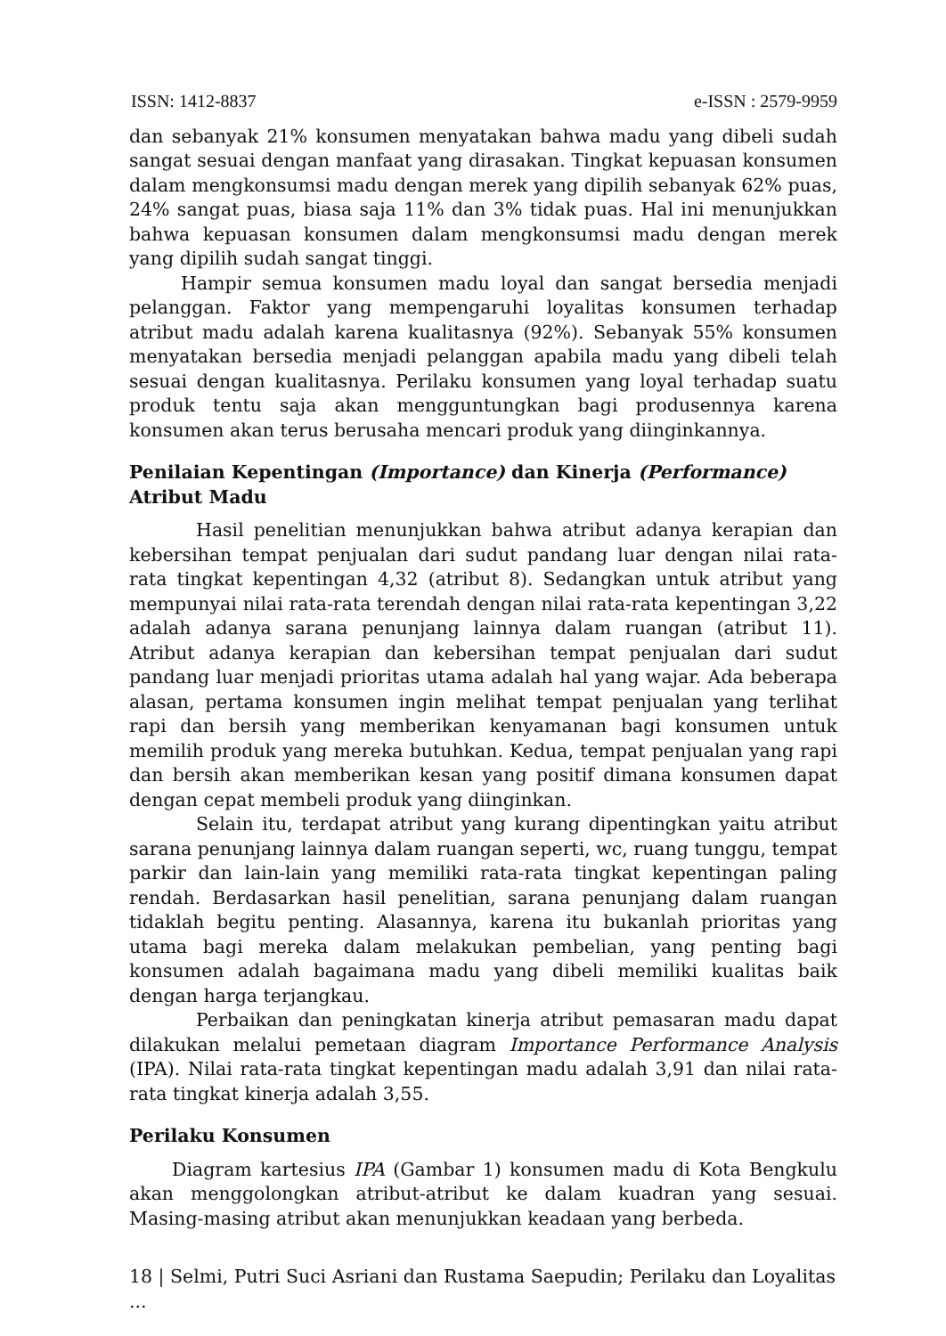ISSN: 1412-8837 e-ISSN : 2579-9959
dan sebanyak 21% konsumen menyatakan bahwa madu yang dibeli sudah sangat sesuai dengan manfaat yang dirasakan. Tingkat kepuasan konsumen dalam mengkonsumsi madu dengan merek yang dipilih sebanyak 62% puas, 24% sangat puas, biasa saja 11% dan 3% tidak puas. Hal ini menunjukkan bahwa kepuasan konsumen dalam mengkonsumsi madu dengan merek yang dipilih sudah sangat tinggi.
Hampir semua konsumen madu loyal dan sangat bersedia menjadi pelanggan. Faktor yang mempengaruhi loyalitas konsumen terhadap atribut madu adalah karena kualitasnya (92%). Sebanyak 55% konsumen menyatakan bersedia menjadi pelanggan apabila madu yang dibeli telah sesuai dengan kualitasnya. Perilaku konsumen yang loyal terhadap suatu produk tentu saja akan mengguntungkan bagi produsennya karena konsumen akan terus berusaha mencari produk yang diinginkannya.
Penilaian Kepentingan (Importance) dan Kinerja (Performance) Atribut Madu
Hasil penelitian menunjukkan bahwa atribut adanya kerapian dan kebersihan tempat penjualan dari sudut pandang luar dengan nilai rata-rata tingkat kepentingan 4,32 (atribut 8). Sedangkan untuk atribut yang mempunyai nilai rata-rata terendah dengan nilai rata-rata kepentingan 3,22 adalah adanya sarana penunjang lainnya dalam ruangan (atribut 11). Atribut adanya kerapian dan kebersihan tempat penjualan dari sudut pandang luar menjadi prioritas utama adalah hal yang wajar. Ada beberapa alasan, pertama konsumen ingin melihat tempat penjualan yang terlihat rapi dan bersih yang memberikan kenyamanan bagi konsumen untuk memilih produk yang mereka butuhkan. Kedua, tempat penjualan yang rapi dan bersih akan memberikan kesan yang positif dimana konsumen dapat dengan cepat membeli produk yang diinginkan.
Selain itu, terdapat atribut yang kurang dipentingkan yaitu atribut sarana penunjang lainnya dalam ruangan seperti, wc, ruang tunggu, tempat parkir dan lain-lain yang memiliki rata-rata tingkat kepentingan paling rendah. Berdasarkan hasil penelitian, sarana penunjang dalam ruangan tidaklah begitu penting. Alasannya, karena itu bukanlah prioritas yang utama bagi mereka dalam melakukan pembelian, yang penting bagi konsumen adalah bagaimana madu yang dibeli memiliki kualitas baik dengan harga terjangkau.
Perbaikan dan peningkatan kinerja atribut pemasaran madu dapat dilakukan melalui pemetaan diagram Importance Performance Analysis (IPA). Nilai rata-rata tingkat kepentingan madu adalah 3,91 dan nilai rata-rata tingkat kinerja adalah 3,55.
Perilaku Konsumen
Diagram kartesius IPA (Gambar 1) konsumen madu di Kota Bengkulu akan menggolongkan atribut-atribut ke dalam kuadran yang sesuai. Masing-masing atribut akan menunjukkan keadaan yang berbeda.
18 | Selmi, Putri Suci Asriani dan Rustama Saepudin; Perilaku dan Loyalitas ...